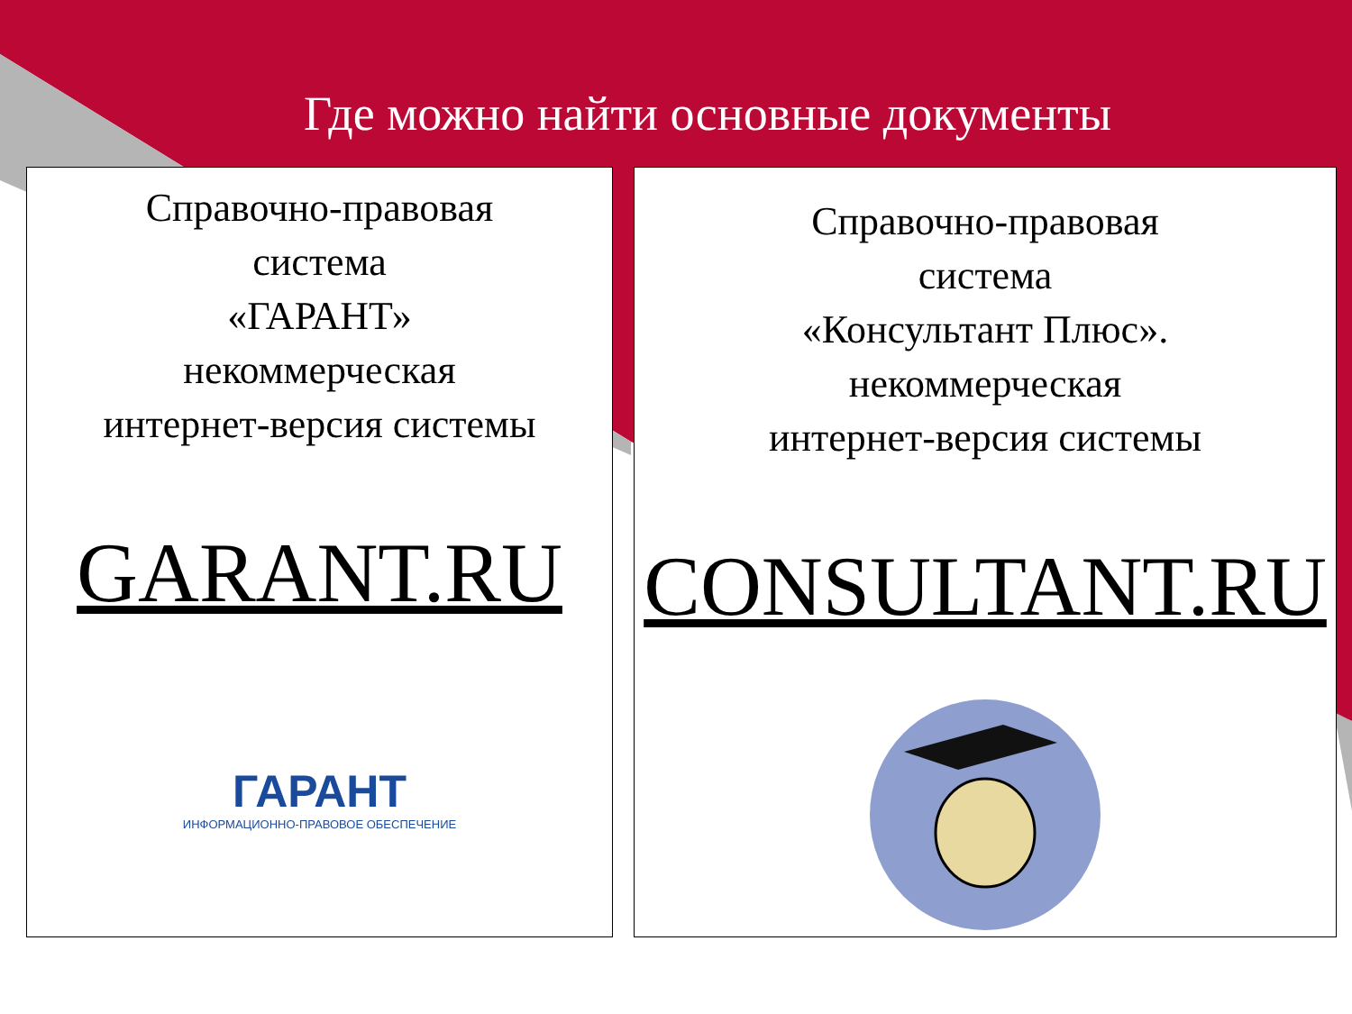Где можно найти основные документы
Справочно-правовая
система
«ГАРАНТ»
некоммерческая
интернет-версия системы
GARANT.RU
ГАРАНТ
ИНФОРМАЦИОННО-ПРАВОВОЕ ОБЕСПЕЧЕНИЕ
Справочно-правовая
система
«Консультант Плюс».
некоммерческая
интернет-версия системы
CONSULTANT.RU